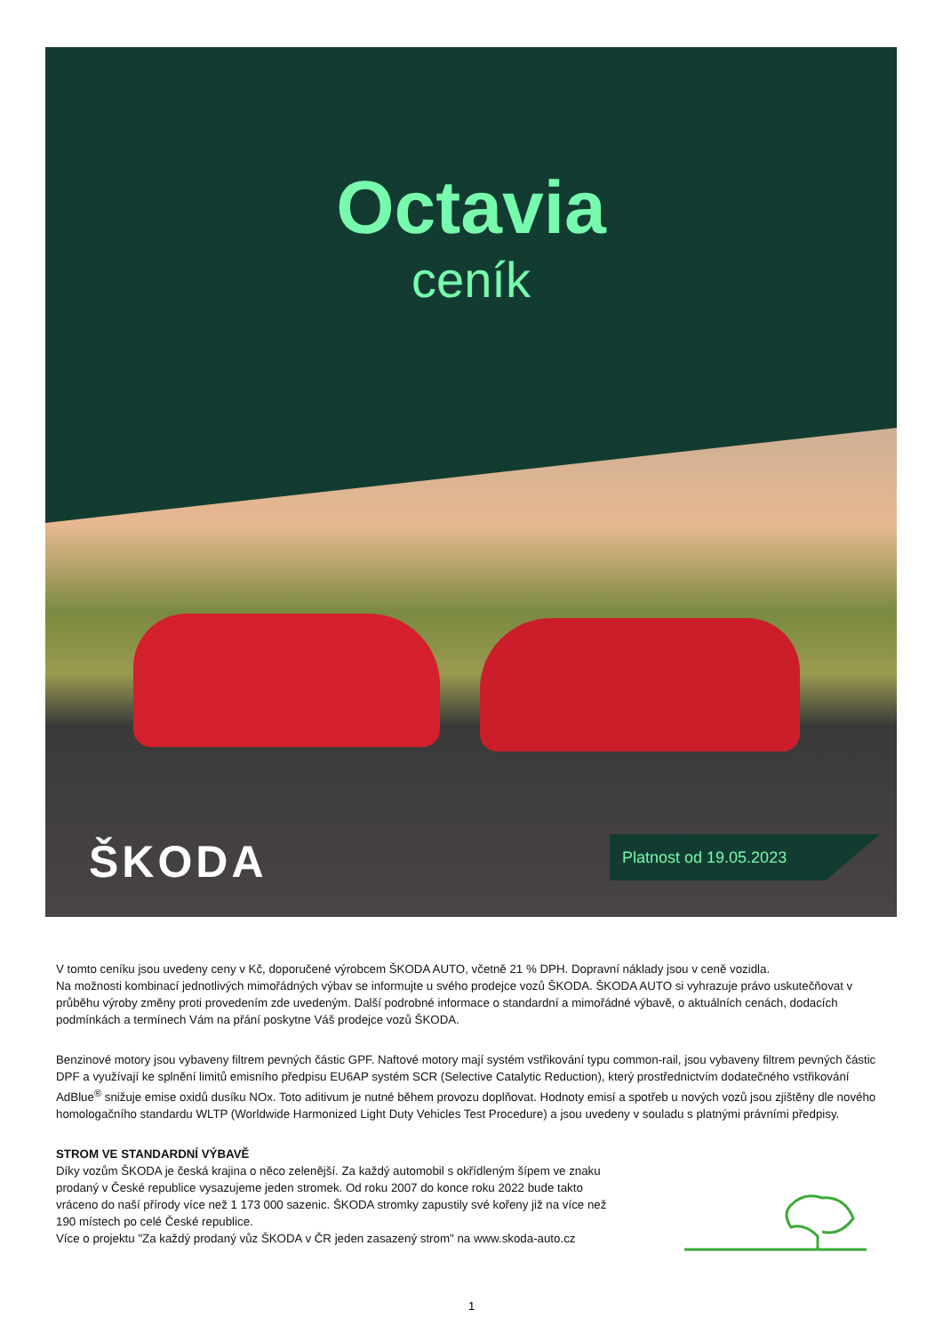Octavia
ceník
ŠKODA Platnost od 19.05.2023
V tomto ceníku jsou uvedeny ceny v Kč, doporučené výrobcem ŠKODA AUTO, včetně 21 % DPH. Dopravní náklady jsou v ceně vozidla.
Na možnosti kombinací jednotlivých mimořádných výbav se informujte u svého prodejce vozů ŠKODA. ŠKODA AUTO si vyhrazuje právo uskutečňovat v průběhu výroby změny proti provedením zde uvedeným. Další podrobné informace o standardní a mimořádné výbavě, o aktuálních cenách, dodacích podmínkách a termínech Vám na přání poskytne Váš prodejce vozů ŠKODA.
Benzinové motory jsou vybaveny filtrem pevných částic GPF. Naftové motory mají systém vstřikování typu common-rail, jsou vybaveny filtrem pevných částic DPF a využívají ke splnění limitů emisního předpisu EU6AP systém SCR (Selective Catalytic Reduction), který prostřednictvím dodatečného vstřikování AdBlue<sup>®</sup> snižuje emise oxidů dusíku NOx. Toto aditivum je nutné během provozu doplňovat. Hodnoty emisí a spotřeb u nových vozů jsou zjištěny dle nového homologačního standardu WLTP (Worldwide Harmonized Light Duty Vehicles Test Procedure) a jsou uvedeny v souladu s platnými právními předpisy.
STROM VE STANDARDNÍ VÝBAVĚ
Díky vozům ŠKODA je česká krajina o něco zelenější. Za každý automobil s okřídleným šípem ve znaku prodaný v České republice vysazujeme jeden stromek. Od roku 2007 do konce roku 2022 bude takto vráceno do naší přírody více než 1 173 000 sazenic. ŠKODA stromky zapustily své kořeny již na více než 190 místech po celé České republice.
Více o projektu "Za každý prodaný vůz ŠKODA v ČR jeden zasazený strom" na www.skoda-auto.cz
1